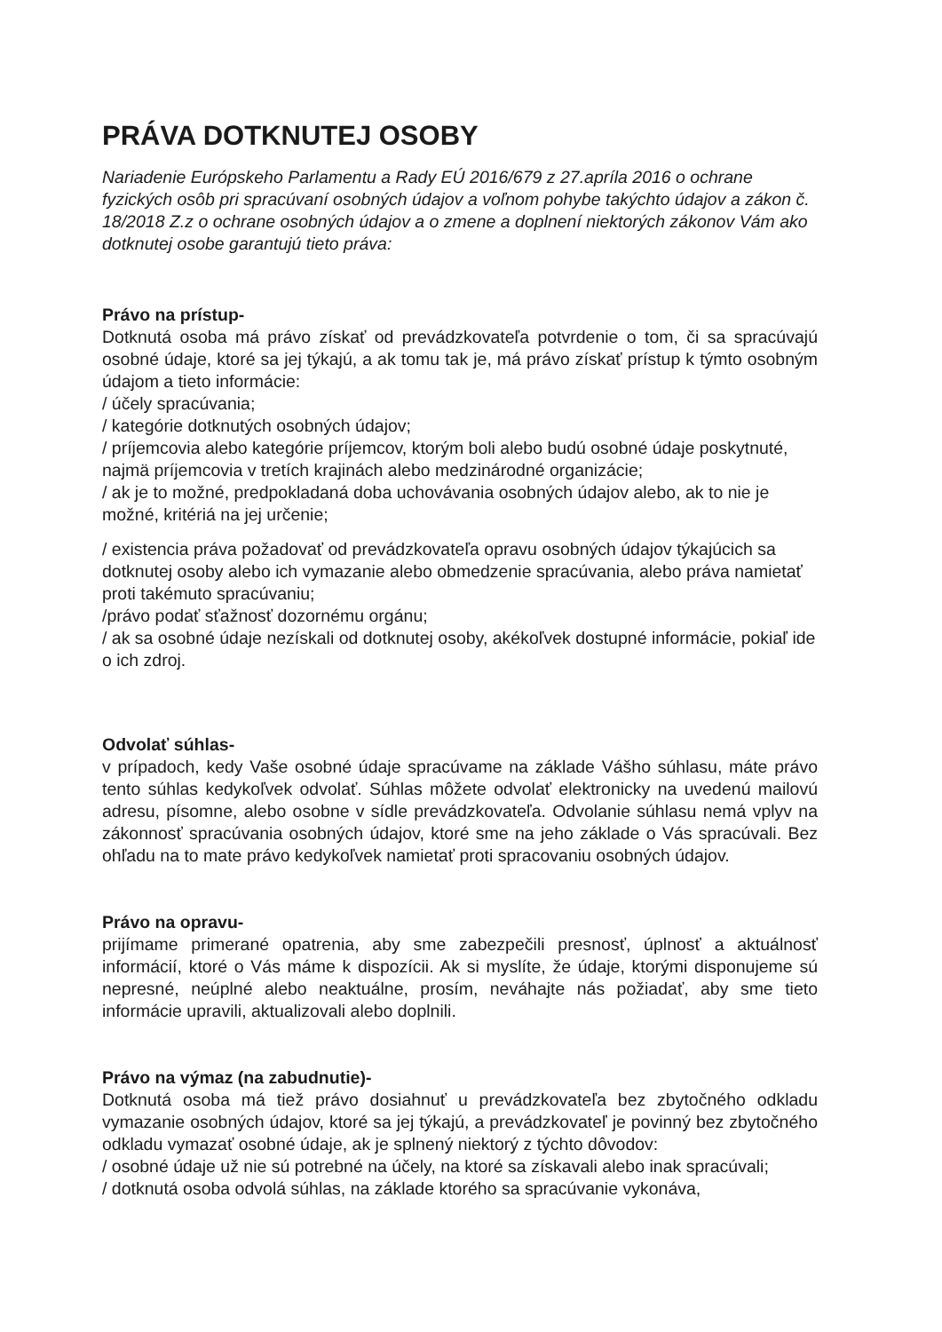PRÁVA DOTKNUTEJ OSOBY
Nariadenie Európskeho Parlamentu a Rady EÚ 2016/679 z 27.apríla 2016 o ochrane fyzických osôb pri spracúvaní osobných údajov a voľnom pohybe takýchto údajov a zákon č. 18/2018 Z.z o ochrane osobných údajov a o zmene a doplnení niektorých zákonov Vám ako dotknutej osobe garantujú tieto práva:
Právo na prístup-
Dotknutá osoba má právo získať od prevádzkovateľa potvrdenie o tom, či sa spracúvajú osobné údaje, ktoré sa jej týkajú, a ak tomu tak je, má právo získať prístup k týmto osobným údajom a tieto informácie:
/ účely spracúvania;
/ kategórie dotknutých osobných údajov;
/ príjemcovia alebo kategórie príjemcov, ktorým boli alebo budú osobné údaje poskytnuté, najmä príjemcovia v tretích krajinách alebo medzinárodné organizácie;
/ ak je to možné, predpokladaná doba uchovávania osobných údajov alebo, ak to nie je možné, kritériá na jej určenie;
/ existencia práva požadovať od prevádzkovateľa opravu osobných údajov týkajúcich sa dotknutej osoby alebo ich vymazanie alebo obmedzenie spracúvania, alebo práva namietať proti takémuto spracúvaniu;
/právo podať sťažnosť dozornému orgánu;
/ ak sa osobné údaje nezískali od dotknutej osoby, akékoľvek dostupné informácie, pokiaľ ide o ich zdroj.
Odvolať súhlas-
v prípadoch, kedy Vaše osobné údaje spracúvame na základe Vášho súhlasu, máte právo tento súhlas kedykoľvek odvolať. Súhlas môžete odvolať elektronicky na uvedenú mailovú adresu, písomne, alebo osobne v sídle prevádzkovateľa. Odvolanie súhlasu nemá vplyv na zákonnosť spracúvania osobných údajov, ktoré sme na jeho základe o Vás spracúvali. Bez ohľadu na to mate právo kedykoľvek namietať proti spracovaniu osobných údajov.
Právo na opravu-
prijímame primerané opatrenia, aby sme zabezpečili presnosť, úplnosť a aktuálnosť informácií, ktoré o Vás máme k dispozícii. Ak si myslíte, že údaje, ktorými disponujeme sú nepresné, neúplné alebo neaktuálne, prosím, neváhajte nás požiadať, aby sme tieto informácie upravili, aktualizovali alebo doplnili.
Právo na výmaz (na zabudnutie)-
Dotknutá osoba má tiež právo dosiahnuť u prevádzkovateľa bez zbytočného odkladu vymazanie osobných údajov, ktoré sa jej týkajú, a prevádzkovateľ je povinný bez zbytočného odkladu vymazať osobné údaje, ak je splnený niektorý z týchto dôvodov:
/ osobné údaje už nie sú potrebné na účely, na ktoré sa získavali alebo inak spracúvali;
/ dotknutá osoba odvolá súhlas, na základe ktorého sa spracúvanie vykonáva,